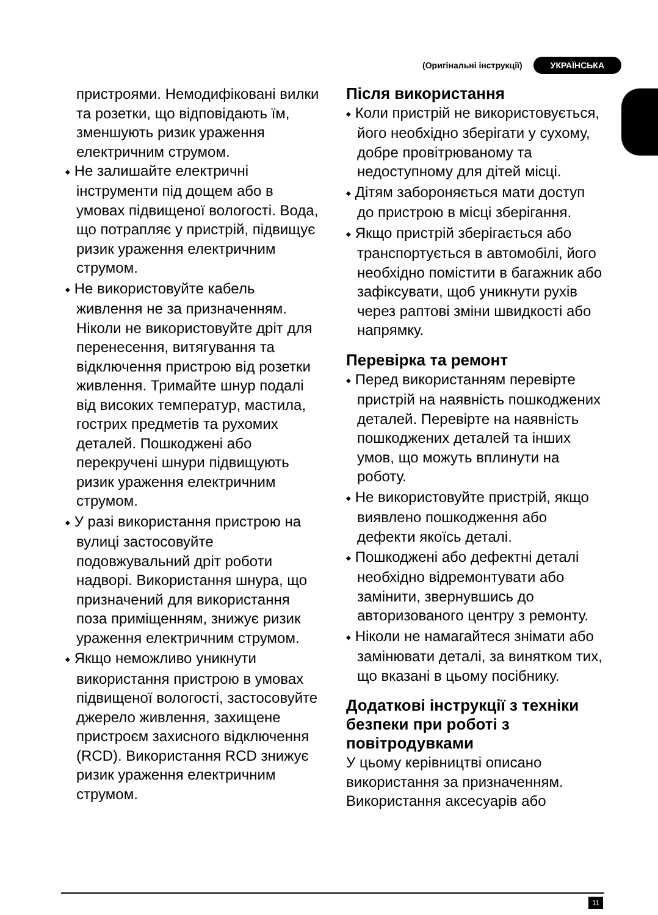(Оригінальні інструкції) УКРАЇНСЬКА
пристроями. Немодифіковані вилки та розетки, що відповідають їм, зменшують ризик ураження електричним струмом.
◆ Не залишайте електричні інструменти під дощем або в умовах підвищеної вологості. Вода, що потрапляє у пристрій, підвищує ризик ураження електричним струмом.
◆ Не використовуйте кабель живлення не за призначенням. Ніколи не використовуйте дріт для перенесення, витягування та відключення пристрою від розетки живлення. Тримайте шнур подалі від високих температур, мастила, гострих предметів та рухомих деталей. Пошкоджені або перекручені шнури підвищують ризик ураження електричним струмом.
◆ У разі використання пристрою на вулиці застосовуйте подовжувальний дріт роботи надворі. Використання шнура, що призначений для використання поза приміщенням, знижує ризик ураження електричним струмом.
◆ Якщо неможливо уникнути використання пристрою в умовах підвищеної вологості, застосовуйте джерело живлення, захищене пристроєм захисного відключення (RCD). Використання RCD знижує ризик ураження електричним струмом.
Після використання
◆ Коли пристрій не використовується, його необхідно зберігати у сухому, добре провітрюваному та недоступному для дітей місці.
◆ Дітям забороняється мати доступ до пристрою в місці зберігання.
◆ Якщо пристрій зберігається або транспортується в автомобілі, його необхідно помістити в багажник або зафіксувати, щоб уникнути рухів через раптові зміни швидкості або напрямку.
Перевірка та ремонт
◆ Перед використанням перевірте пристрій на наявність пошкоджених деталей. Перевірте на наявність пошкоджених деталей та інших умов, що можуть вплинути на роботу.
◆ Не використовуйте пристрій, якщо виявлено пошкодження або дефекти якоїсь деталі.
◆ Пошкоджені або дефектні деталі необхідно відремонтувати або замінити, звернувшись до авторизованого центру з ремонту.
◆ Ніколи не намагайтеся знімати або замінювати деталі, за винятком тих, що вказані в цьому посібнику.
Додаткові інструкції з техніки безпеки при роботі з повітродувками
У цьому керівництві описано використання за призначенням. Використання аксесуарів або
11